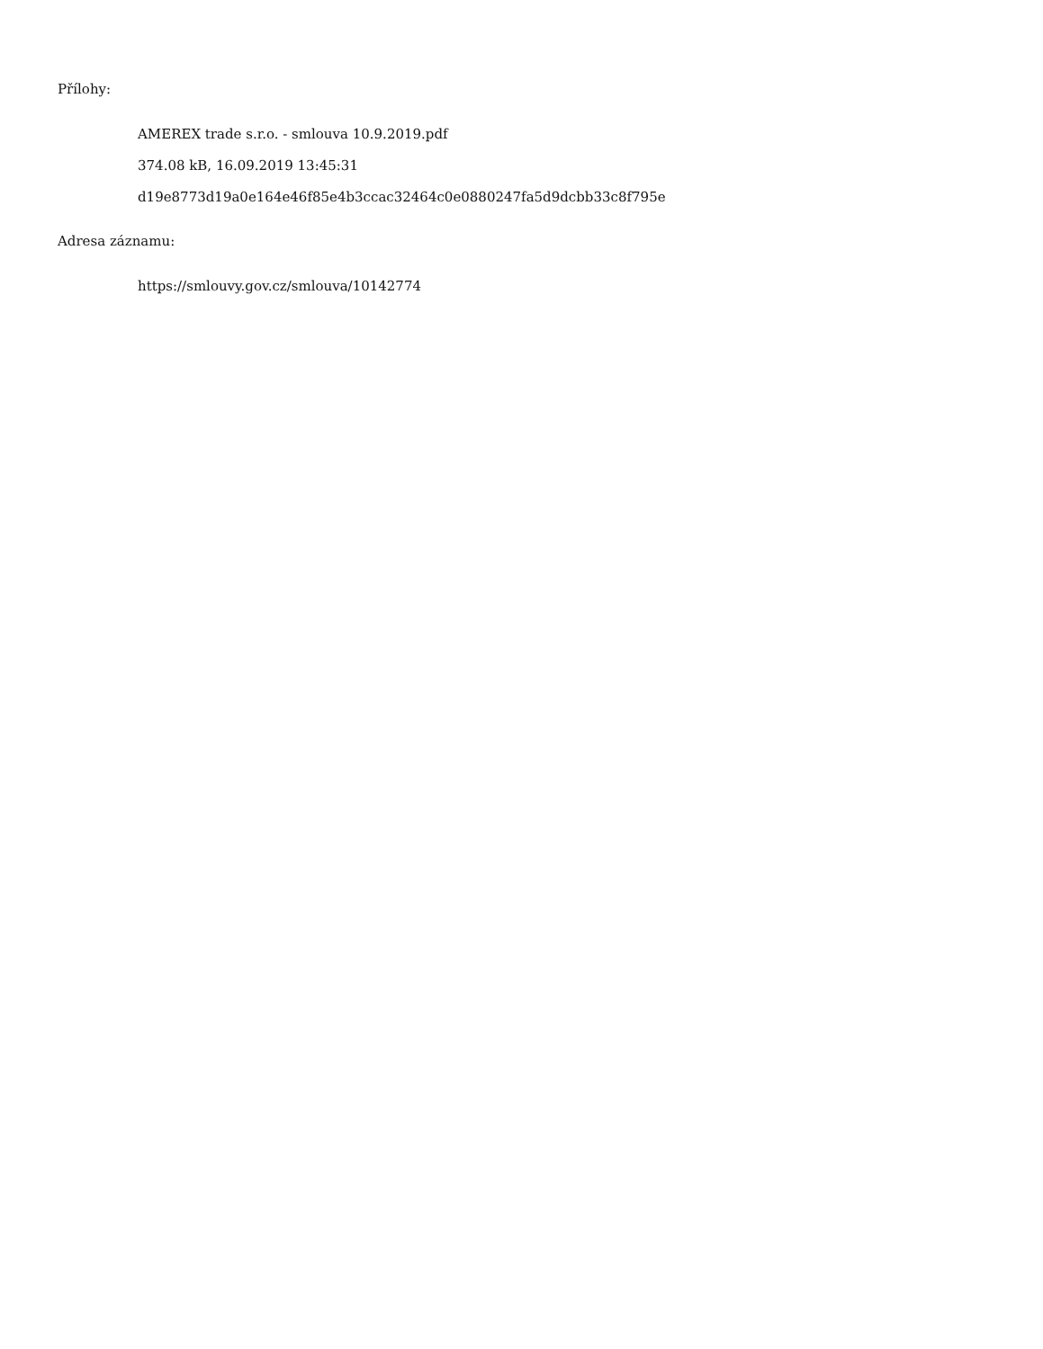Přílohy:
AMEREX trade s.r.o. - smlouva 10.9.2019.pdf
374.08 kB, 16.09.2019 13:45:31
d19e8773d19a0e164e46f85e4b3ccac32464c0e0880247fa5d9dcbb33c8f795e
Adresa záznamu:
https://smlouvy.gov.cz/smlouva/10142774